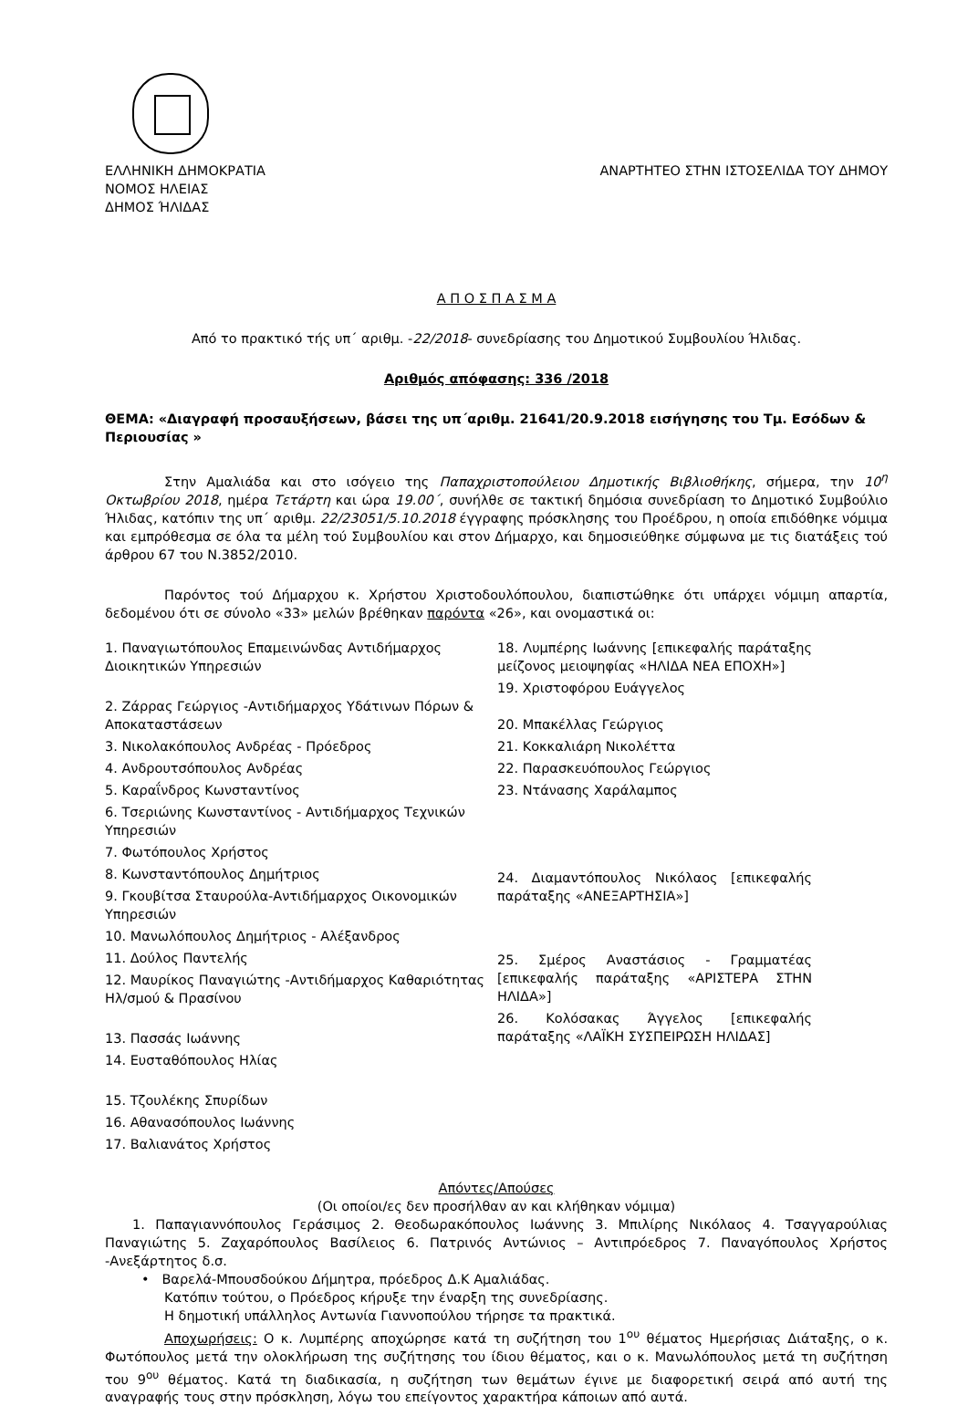ΕΛΛΗΝΙΚΗ ΔΗΜΟΚΡΑΤΙΑ
ΝΟΜΟΣ ΗΛΕΙΑΣ
ΔΗΜΟΣ ΉΛΙΔΑΣ
ΑΝΑΡΤΗΤΕΟ ΣΤΗΝ ΙΣΤΟΣΕΛΙΔΑ ΤΟΥ ΔΗΜΟΥ
Α Π Ο Σ Π Α Σ Μ Α
Από το πρακτικό τής υπ΄ αριθμ. -22/2018- συνεδρίασης του Δημοτικού Συμβουλίου Ήλιδας.
Αριθμός απόφασης: 336 /2018
ΘΕΜΑ: «Διαγραφή προσαυξήσεων, βάσει της υπ΄αριθμ. 21641/20.9.2018 εισήγησης του Τμ. Εσόδων & Περιουσίας »
Στην Αμαλιάδα και στο ισόγειο της Παπαχριστοπούλειου Δημοτικής Βιβλιοθήκης, σήμερα, την 10<sup>η</sup> Οκτωβρίου 2018, ημέρα Τετάρτη και ώρα 19.00΄, συνήλθε σε τακτική δημόσια συνεδρίαση το Δημοτικό Συμβούλιο Ήλιδας, κατόπιν της υπ΄ αριθμ. 22/23051/5.10.2018 έγγραφης πρόσκλησης του Προέδρου, η οποία επιδόθηκε νόμιμα και εμπρόθεσμα σε όλα τα μέλη τού Συμβουλίου και στον Δήμαρχο, και δημοσιεύθηκε σύμφωνα με τις διατάξεις τού άρθρου 67 του Ν.3852/2010.
Παρόντος τού Δήμαρχου κ. Χρήστου Χριστοδουλόπουλου, διαπιστώθηκε ότι υπάρχει νόμιμη απαρτία, δεδομένου ότι σε σύνολο «33» μελών βρέθηκαν παρόντα «26», και ονομαστικά οι:
1. Παναγιωτόπουλος Επαμεινώνδας Αντιδήμαρχος Διοικητικών Υπηρεσιών
2. Ζάρρας Γεώργιος -Αντιδήμαρχος Υδάτινων Πόρων & Αποκαταστάσεων
3. Νικολακόπουλος Ανδρέας - Πρόεδρος
4. Ανδρουτσόπουλος Ανδρέας
5. Καραΐνδρος Κωνσταντίνος
6. Τσεριώνης Κωνσταντίνος - Αντιδήμαρχος Τεχνικών Υπηρεσιών
7. Φωτόπουλος Χρήστος
8. Κωνσταντόπουλος Δημήτριος
9. Γκουβίτσα Σταυρούλα-Αντιδήμαρχος Οικονομικών Υπηρεσιών
10. Μανωλόπουλος Δημήτριος - Αλέξανδρος
11. Δούλος Παντελής
12. Μαυρίκος Παναγιώτης -Αντιδήμαρχος Καθαριότητας Ηλ/σμού & Πρασίνου
13. Πασσάς Ιωάννης
14. Ευσταθόπουλος Ηλίας
15. Τζουλέκης Σπυρίδων
16. Αθανασόπουλος Ιωάννης
17. Βαλιανάτος Χρήστος
18. Λυμπέρης Ιωάννης [επικεφαλής παράταξης μείζονος μειοψηφίας «ΗΛΙΔΑ ΝΕΑ ΕΠΟΧΗ»]
19. Χριστοφόρου Ευάγγελος
20. Μπακέλλας Γεώργιος
21. Κοκκαλιάρη Νικολέττα
22. Παρασκευόπουλος Γεώργιος
23. Ντάνασης Χαράλαμπος
24. Διαμαντόπουλος Νικόλαος [επικεφαλής παράταξης «ΑΝΕΞΑΡΤΗΣΙΑ»]
25. Σμέρος Αναστάσιος - Γραμματέας [επικεφαλής παράταξης «ΑΡΙΣΤΕΡΑ ΣΤΗΝ ΗΛΙΔΑ»]
26. Κολόσακας Άγγελος [επικεφαλής παράταξης «ΛΑΪΚΗ ΣΥΣΠΕΙΡΩΣΗ ΗΛΙΔΑΣ]
Απόντες/Απούσες
(Οι οποίοι/ες δεν προσήλθαν αν και κλήθηκαν νόμιμα)
1. Παπαγιαννόπουλος Γεράσιμος 2. Θεοδωρακόπουλος Ιωάννης 3. Μπιλίρης Νικόλαος 4. Τσαγγαρούλιας Παναγιώτης 5. Ζαχαρόπουλος Βασίλειος 6. Πατρινός Αντώνιος – Αντιπρόεδρος 7. Παναγόπουλος Χρήστος -Ανεξάρτητος δ.σ.
• Βαρελά-Μπουσδούκου Δήμητρα, πρόεδρος Δ.Κ Αμαλιάδας.
Κατόπιν τούτου, ο Πρόεδρος κήρυξε την έναρξη της συνεδρίασης.
Η δημοτική υπάλληλος Αντωνία Γιαννοπούλου τήρησε τα πρακτικά.
Αποχωρήσεις: Ο κ. Λυμπέρης αποχώρησε κατά τη συζήτηση του 1<sup>ου</sup> θέματος Ημερήσιας Διάταξης, ο κ. Φωτόπουλος μετά την ολοκλήρωση της συζήτησης του ίδιου θέματος, και ο κ. Μανωλόπουλος μετά τη συζήτηση του 9<sup>ου</sup> θέματος. Κατά τη διαδικασία, η συζήτηση των θεμάτων έγινε με διαφορετική σειρά από αυτή της αναγραφής τους στην πρόσκληση, λόγω του επείγοντος χαρακτήρα κάποιων από αυτά.